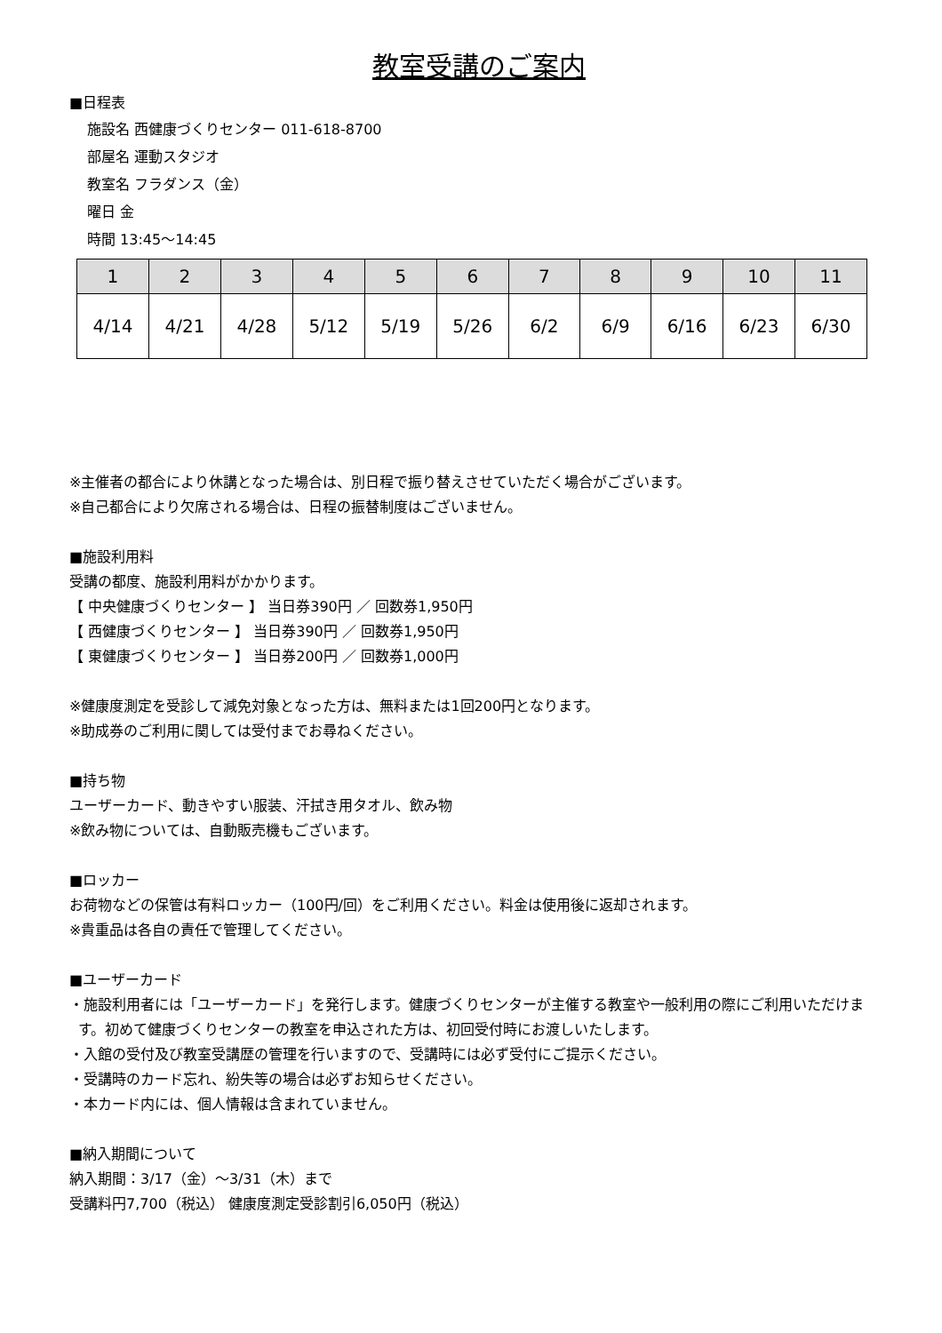教室受講のご案内
■日程表
施設名 西健康づくりセンター 011-618-8700
部屋名 運動スタジオ
教室名 フラダンス（金）
曜日 金
時間 13:45～14:45
| 1 | 2 | 3 | 4 | 5 | 6 | 7 | 8 | 9 | 10 | 11 |
| --- | --- | --- | --- | --- | --- | --- | --- | --- | --- | --- |
| 4/14 | 4/21 | 4/28 | 5/12 | 5/19 | 5/26 | 6/2 | 6/9 | 6/16 | 6/23 | 6/30 |
※主催者の都合により休講となった場合は、別日程で振り替えさせていただく場合がございます。
※自己都合により欠席される場合は、日程の振替制度はございません。
■施設利用料
受講の都度、施設利用料がかかります。
【 中央健康づくりセンター 】 当日券390円 ／ 回数券1,950円
【 西健康づくりセンター 】 当日券390円 ／ 回数券1,950円
【 東健康づくりセンター 】 当日券200円 ／ 回数券1,000円
※健康度測定を受診して減免対象となった方は、無料または1回200円となります。
※助成券のご利用に関しては受付までお尋ねください。
■持ち物
ユーザーカード、動きやすい服装、汗拭き用タオル、飲み物
※飲み物については、自動販売機もございます。
■ロッカー
お荷物などの保管は有料ロッカー（100円/回）をご利用ください。料金は使用後に返却されます。
※貴重品は各自の責任で管理してください。
■ユーザーカード
・施設利用者には「ユーザーカード」を発行します。健康づくりセンターが主催する教室や一般利用の際にご利用いただけます。初めて健康づくりセンターの教室を申込された方は、初回受付時にお渡しいたします。
・入館の受付及び教室受講歴の管理を行いますので、受講時には必ず受付にご提示ください。
・受講時のカード忘れ、紛失等の場合は必ずお知らせください。
・本カード内には、個人情報は含まれていません。
■納入期間について
納入期間：3/17（金）～3/31（木）まで
受講料円7,700（税込） 健康度測定受診割引6,050円（税込）